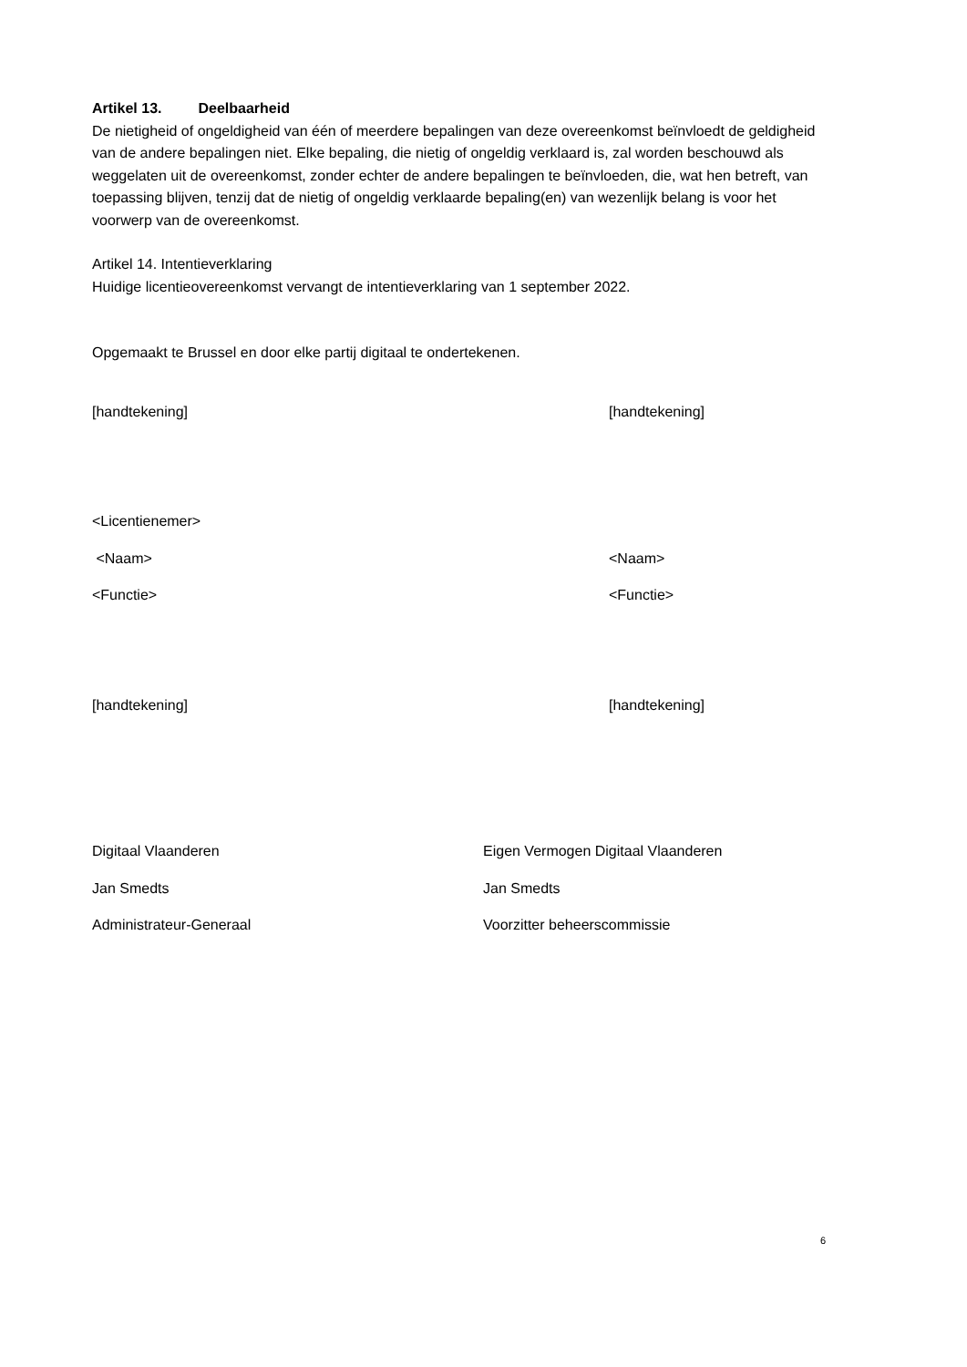Artikel 13. Deelbaarheid
De nietigheid of ongeldigheid van één of meerdere bepalingen van deze overeenkomst beïnvloedt de geldigheid van de andere bepalingen niet. Elke bepaling, die nietig of ongeldig verklaard is, zal worden beschouwd als weggelaten uit de overeenkomst, zonder echter de andere bepalingen te beïnvloeden, die, wat hen betreft, van toepassing blijven, tenzij dat de nietig of ongeldig verklaarde bepaling(en) van wezenlijk belang is voor het voorwerp van de overeenkomst.
Artikel 14. Intentieverklaring
Huidige licentieovereenkomst vervangt de intentieverklaring van 1 september 2022.
Opgemaakt te Brussel en door elke partij digitaal te ondertekenen.
[handtekening] [handtekening]
<Licentienemer>
<Naam> <Naam>
<Functie> <Functie>
[handtekening] [handtekening]
Digitaal Vlaanderen Eigen Vermogen Digitaal Vlaanderen
Jan Smedts Jan Smedts
Administrateur-Generaal Voorzitter beheerscommissie
6